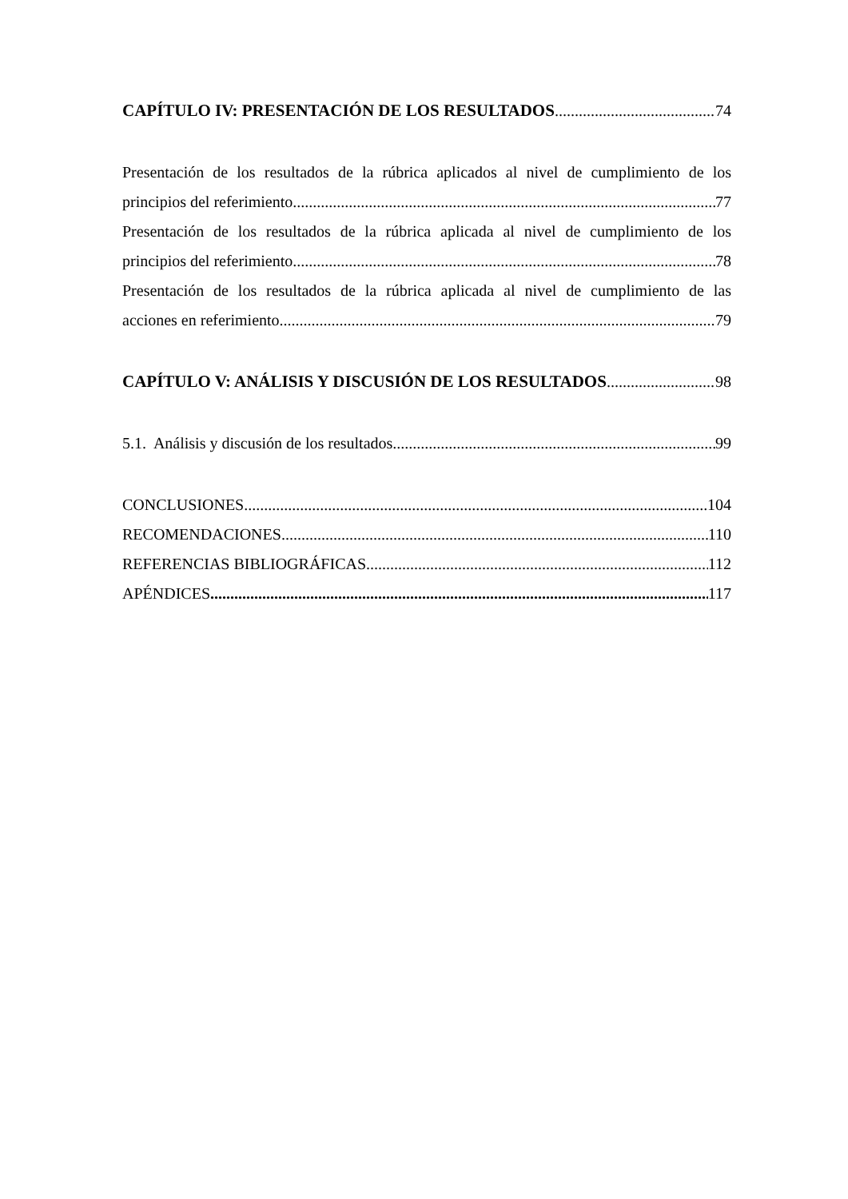CAPÍTULO IV: PRESENTACIÓN DE LOS RESULTADOS 74
Presentación de los resultados de la rúbrica aplicados al nivel de cumplimiento de los
principios del referimiento 77
Presentación de los resultados de la rúbrica aplicada al nivel de cumplimiento de los
principios del referimiento 78
Presentación de los resultados de la rúbrica aplicada al nivel de cumplimiento de las
acciones en referimiento. 79
CAPÍTULO V: ANÁLISIS Y DISCUSIÓN DE LOS RESULTADOS 98
5.1. Análisis y discusión de los resultados 99
CONCLUSIONES 104
RECOMENDACIONES 110
REFERENCIAS BIBLIOGRÁFICAS 112
APÉNDICES 117